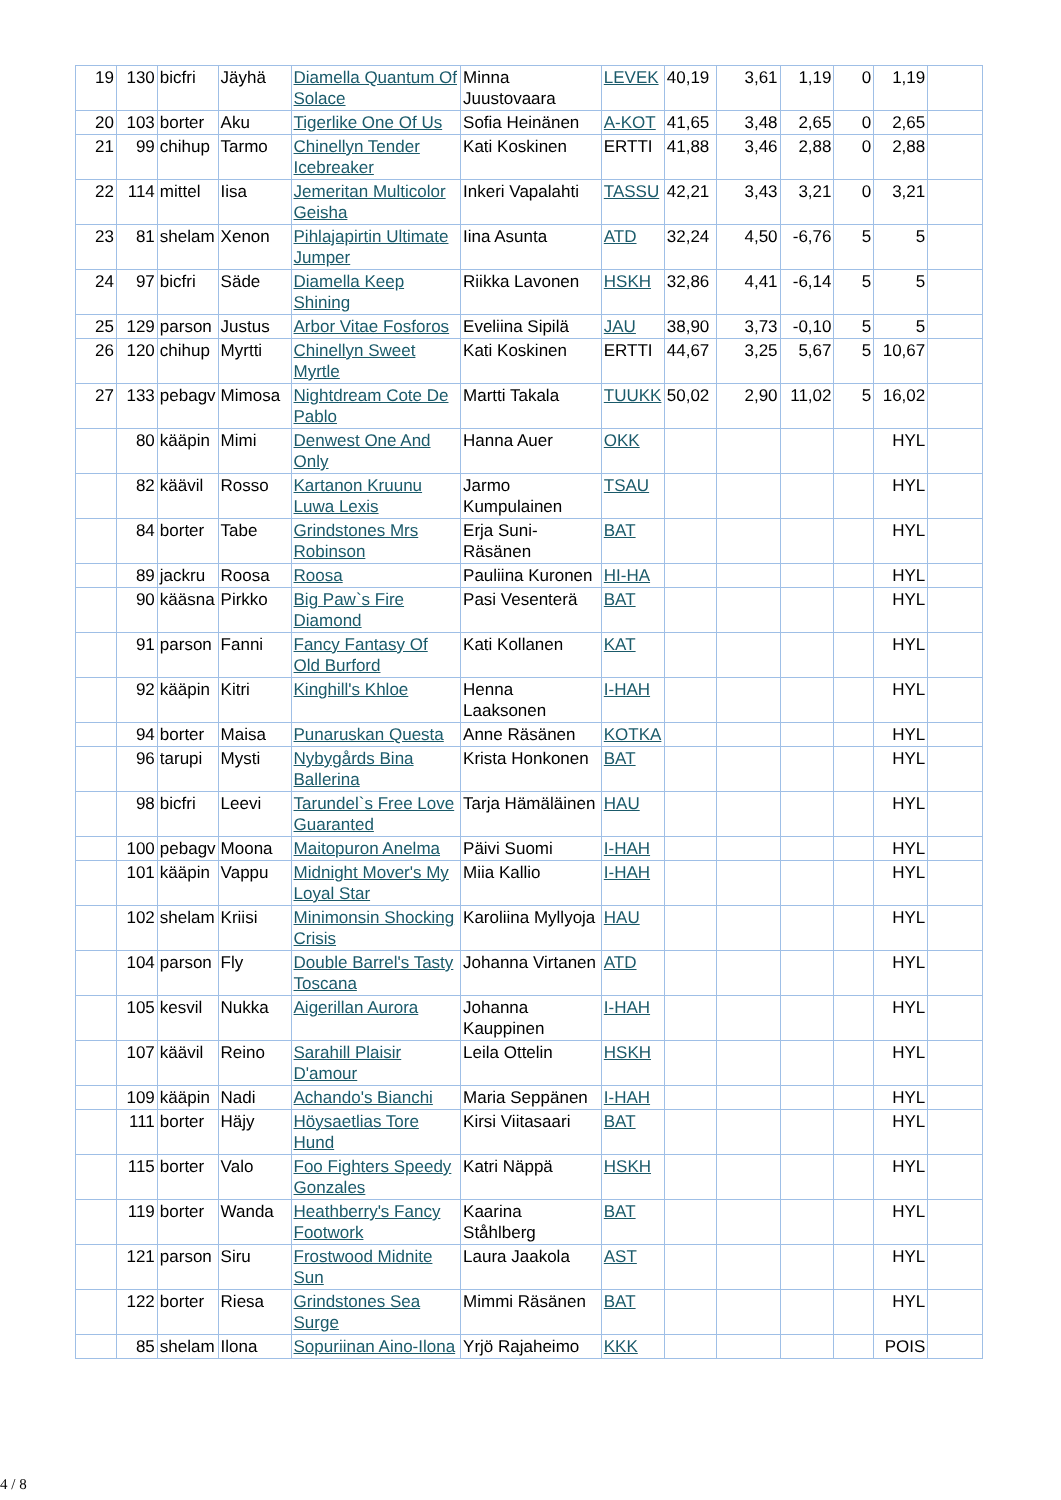| 19 | 130 | bicfri | Jäyhä | Diamella Quantum Of Solace | Minna Juustovaara | LEVEK | 40,19 | 3,61 | 1,19 | 0 | 1,19 | |
| 20 | 103 | borter | Aku | Tigerlike One Of Us | Sofia Heinänen | A-KOT | 41,65 | 3,48 | 2,65 | 0 | 2,65 | |
| 21 | 99 | chihup | Tarmo | Chinellyn Tender Icebreaker | Kati Koskinen | ERTTI | 41,88 | 3,46 | 2,88 | 0 | 2,88 | |
| 22 | 114 | mittel | Iisa | Jemeritan Multicolor Geisha | Inkeri Vapalahti | TASSU | 42,21 | 3,43 | 3,21 | 0 | 3,21 | |
| 23 | 81 | shelam | Xenon | Pihlajapirtin Ultimate Jumper | Iina Asunta | ATD | 32,24 | 4,50 | -6,76 | 5 | 5 | |
| 24 | 97 | bicfri | Säde | Diamella Keep Shining | Riikka Lavonen | HSKH | 32,86 | 4,41 | -6,14 | 5 | 5 | |
| 25 | 129 | parson | Justus | Arbor Vitae Fosforos | Eveliina Sipilä | JAU | 38,90 | 3,73 | -0,10 | 5 | 5 | |
| 26 | 120 | chihup | Myrtti | Chinellyn Sweet Myrtle | Kati Koskinen | ERTTI | 44,67 | 3,25 | 5,67 | 5 | 10,67 | |
| 27 | 133 | pebagv | Mimosa | Nightdream Cote De Pablo | Martti Takala | TUUKK | 50,02 | 2,90 | 11,02 | 5 | 16,02 | |
| | 80 | kääpin | Mimi | Denwest One And Only | Hanna Auer | OKK | | | | | HYL | |
| | 82 | käävil | Rosso | Kartanon Kruunu Luwa Lexis | Jarmo Kumpulainen | TSAU | | | | | HYL | |
| | 84 | borter | Tabe | Grindstones Mrs Robinson | Erja Suni-Räsänen | BAT | | | | | HYL | |
| | 89 | jackru | Roosa | Roosa | Pauliina Kuronen | HI-HA | | | | | HYL | |
| | 90 | kääsna | Pirkko | Big Paw`s Fire Diamond | Pasi Vesenterä | BAT | | | | | HYL | |
| | 91 | parson | Fanni | Fancy Fantasy Of Old Burford | Kati Kollanen | KAT | | | | | HYL | |
| | 92 | kääpin | Kitri | Kinghill's Khloe | Henna Laaksonen | I-HAH | | | | | HYL | |
| | 94 | borter | Maisa | Punaruskan Questa | Anne Räsänen | KOTKA | | | | | HYL | |
| | 96 | tarupi | Mysti | Nybygårds Bina Ballerina | Krista Honkonen | BAT | | | | | HYL | |
| | 98 | bicfri | Leevi | Tarundel`s Free Love Guaranted | Tarja Hämäläinen | HAU | | | | | HYL | |
| | 100 | pebagv | Moona | Maitopuron Anelma | Päivi Suomi | I-HAH | | | | | HYL | |
| | 101 | kääpin | Vappu | Midnight Mover's My Loyal Star | Miia Kallio | I-HAH | | | | | HYL | |
| | 102 | shelam | Kriisi | Minimonsin Shocking Crisis | Karoliina Myllyoja | HAU | | | | | HYL | |
| | 104 | parson | Fly | Double Barrel's Tasty Toscana | Johanna Virtanen | ATD | | | | | HYL | |
| | 105 | kesvil | Nukka | Aigerillan Aurora | Johanna Kauppinen | I-HAH | | | | | HYL | |
| | 107 | käävil | Reino | Sarahill Plaisir D'amour | Leila Ottelin | HSKH | | | | | HYL | |
| | 109 | kääpin | Nadi | Achando's Bianchi | Maria Seppänen | I-HAH | | | | | HYL | |
| | 111 | borter | Häjy | Höysaetlias Tore Hund | Kirsi Viitasaari | BAT | | | | | HYL | |
| | 115 | borter | Valo | Foo Fighters Speedy Gonzales | Katri Näppä | HSKH | | | | | HYL | |
| | 119 | borter | Wanda | Heathberry's Fancy Footwork | Kaarina Ståhlberg | BAT | | | | | HYL | |
| | 121 | parson | Siru | Frostwood Midnite Sun | Laura Jaakola | AST | | | | | HYL | |
| | 122 | borter | Riesa | Grindstones Sea Surge | Mimmi Räsänen | BAT | | | | | HYL | |
| | 85 | shelam | Ilona | Sopuriinan Aino-Ilona | Yrjö Rajaheimo | KKK | | | | | POIS | |
4 / 8